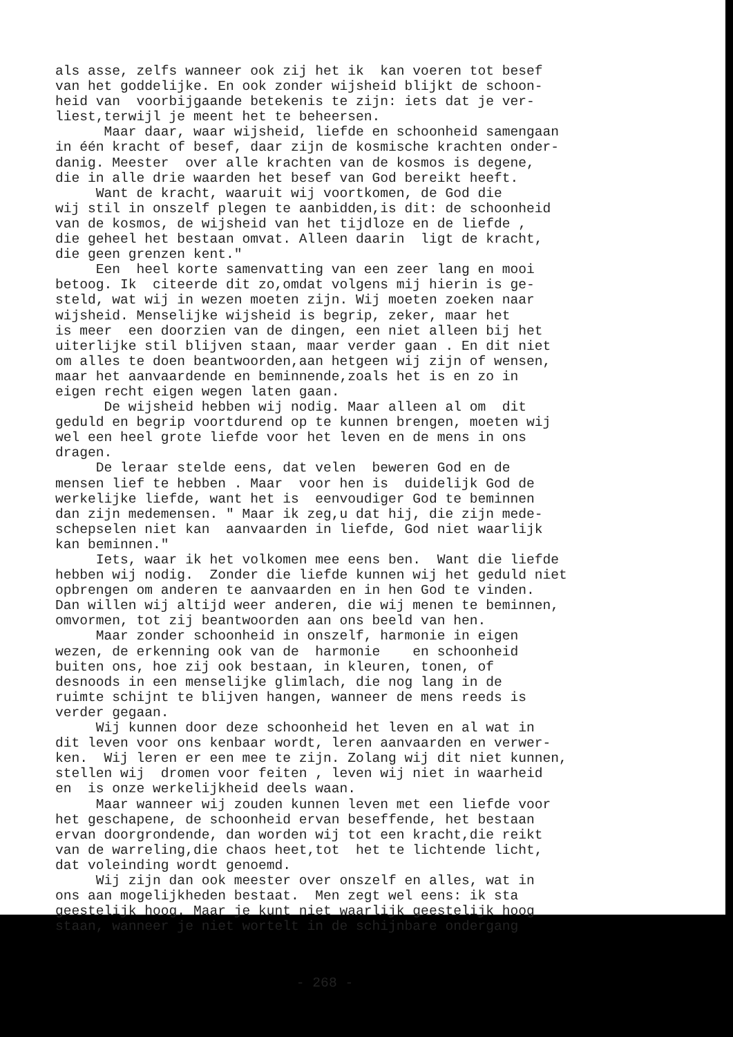als asse, zelfs wanneer ook zij het ik kan voeren tot besef van het goddelijke. En ook zonder wijsheid blijkt de schoon- heid van voorbijgaande betekenis te zijn: iets dat je ver- liest,terwijl je meent het te beheersen. Maar daar, waar wijsheid, liefde en schoonheid samengaan in één kracht of besef, daar zijn de kosmische krachten onder- danig. Meester over alle krachten van de kosmos is degene, die in alle drie waarden het besef van God bereikt heeft. Want de kracht, waaruit wij voortkomen, de God die wij stil in onszelf plegen te aanbidden,is dit: de schoonheid van de kosmos, de wijsheid van het tijdloze en de liefde , die geheel het bestaan omvat. Alleen daarin ligt de kracht, die geen grenzen kent." Een heel korte samenvatting van een zeer lang en mooi betoog. Ik citeerde dit zo,omdat volgens mij hierin is ge- steld, wat wij in wezen moeten zijn. Wij moeten zoeken naar wijsheid. Menselijke wijsheid is begrip, zeker, maar het is meer een doorzien van de dingen, een niet alleen bij het uiterlijke stil blijven staan, maar verder gaan . En dit niet om alles te doen beantwoorden,aan hetgeen wij zijn of wensen, maar het aanvaardende en beminnende,zoals het is en zo in eigen recht eigen wegen laten gaan. De wijsheid hebben wij nodig. Maar alleen al om dit geduld en begrip voortdurend op te kunnen brengen, moeten wij wel een heel grote liefde voor het leven en de mens in ons dragen. De leraar stelde eens, dat velen beweren God en de mensen lief te hebben . Maar voor hen is duidelijk God de werkelijke liefde, want het is eenvoudiger God te beminnen dan zijn medemensen. " Maar ik zeg,u dat hij, die zijn mede- schepselen niet kan aanvaarden in liefde, God niet waarlijk kan beminnen." Iets, waar ik het volkomen mee eens ben. Want die liefde hebben wij nodig. Zonder die liefde kunnen wij het geduld niet opbrengen om anderen te aanvaarden en in hen God te vinden. Dan willen wij altijd weer anderen, die wij menen te beminnen, omvormen, tot zij beantwoorden aan ons beeld van hen. Maar zonder schoonheid in onszelf, harmonie in eigen wezen, de erkenning ook van de harmonie en schoonheid buiten ons, hoe zij ook bestaan, in kleuren, tonen, of desnoods in een menselijke glimlach, die nog lang in de ruimte schijnt te blijven hangen, wanneer de mens reeds is verder gegaan. Wij kunnen door deze schoonheid het leven en al wat in dit leven voor ons kenbaar wordt, leren aanvaarden en verwer- ken. Wij leren er een mee te zijn. Zolang wij dit niet kunnen, stellen wij dromen voor feiten , leven wij niet in waarheid en is onze werkelijkheid deels waan. Maar wanneer wij zouden kunnen leven met een liefde voor het geschapene, de schoonheid ervan beseffende, het bestaan ervan doorgrondende, dan worden wij tot een kracht,die reikt van de warreling,die chaos heet,tot het te lichtende licht, dat voleinding wordt genoemd. Wij zijn dan ook meester over onszelf en alles, wat in ons aan mogelijkheden bestaat. Men zegt wel eens: ik sta geestelijk hoog. Maar je kunt niet waarlijk geestelijk hoog staan, wanneer je niet wortelt in de schijnbare ondergang
- 268 -